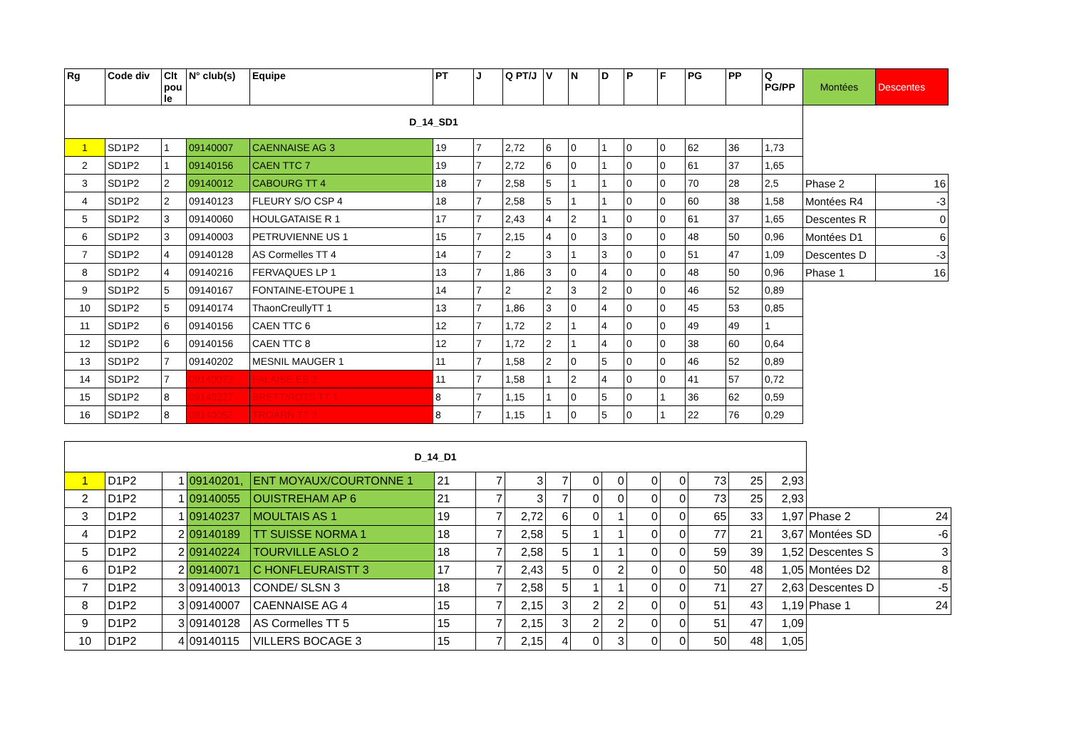| Rg | Code div | Clt pou le | N° club(s) | Equipe | PT | J | Q PT/J | V | N | D | P | F | PG | PP | Q PG/PP | Montées | Descentes |
| --- | --- | --- | --- | --- | --- | --- | --- | --- | --- | --- | --- | --- | --- | --- | --- | --- | --- |
| D_14_SD1 | | | | | | | | | | | | | | | | | |
| 1 | SD1P2 | 1 | 09140007 | CAENNAISE AG 3 | 19 | 7 | 2,72 | 6 | 0 | 1 | 0 | 0 | 62 | 36 | 1,73 | | |
| 2 | SD1P2 | 1 | 09140156 | CAEN TTC 7 | 19 | 7 | 2,72 | 6 | 0 | 1 | 0 | 0 | 61 | 37 | 1,65 | | |
| 3 | SD1P2 | 2 | 09140012 | CABOURG TT 4 | 18 | 7 | 2,58 | 5 | 1 | 1 | 0 | 0 | 70 | 28 | 2,5 | Phase 2 | 16 |
| 4 | SD1P2 | 2 | 09140123 | FLEURY S/O CSP 4 | 18 | 7 | 2,58 | 5 | 1 | 1 | 0 | 0 | 60 | 38 | 1,58 | Montées R4 | -3 |
| 5 | SD1P2 | 3 | 09140060 | HOULGATAISE R 1 | 17 | 7 | 2,43 | 4 | 2 | 1 | 0 | 0 | 61 | 37 | 1,65 | Descentes R | 0 |
| 6 | SD1P2 | 3 | 09140003 | PETRUVIENNE US 1 | 15 | 7 | 2,15 | 4 | 0 | 3 | 0 | 0 | 48 | 50 | 0,96 | Montées D1 | 6 |
| 7 | SD1P2 | 4 | 09140128 | AS Cormelles TT 4 | 14 | 7 | 2 | 3 | 1 | 3 | 0 | 0 | 51 | 47 | 1,09 | Descentes D | -3 |
| 8 | SD1P2 | 4 | 09140216 | FERVAQUES LP 1 | 13 | 7 | 1,86 | 3 | 0 | 4 | 0 | 0 | 48 | 50 | 0,96 | Phase 1 | 16 |
| 9 | SD1P2 | 5 | 09140167 | FONTAINE-ETOUPE 1 | 14 | 7 | 2 | 2 | 3 | 2 | 0 | 0 | 46 | 52 | 0,89 | | |
| 10 | SD1P2 | 5 | 09140174 | ThaonCreullyTT 1 | 13 | 7 | 1,86 | 3 | 0 | 4 | 0 | 0 | 45 | 53 | 0,85 | | |
| 11 | SD1P2 | 6 | 09140156 | CAEN TTC 6 | 12 | 7 | 1,72 | 2 | 1 | 4 | 0 | 0 | 49 | 49 | 1 | | |
| 12 | SD1P2 | 6 | 09140156 | CAEN TTC 8 | 12 | 7 | 1,72 | 2 | 1 | 4 | 0 | 0 | 38 | 60 | 0,64 | | |
| 13 | SD1P2 | 7 | 09140202 | MESNIL MAUGER 1 | 11 | 7 | 1,58 | 2 | 0 | 5 | 0 | 0 | 46 | 52 | 0,89 | | |
| 14 | SD1P2 | 7 | 09140072 | FALAISE ES 2 | 11 | 7 | 1,58 | 1 | 2 | 4 | 0 | 0 | 41 | 57 | 0,72 | | |
| 15 | SD1P2 | 8 | 09140227 | BRETT/ROTS TT 1 | 8 | 7 | 1,15 | 1 | 0 | 5 | 0 | 1 | 36 | 62 | 0,59 | | |
| 16 | SD1P2 | 8 | 09140052 | TROARN TT 3 | 8 | 7 | 1,15 | 1 | 0 | 5 | 0 | 1 | 22 | 76 | 0,29 | | |
| D_14_D1 | | | | | | | | | | | | | | | | | |
| 1 | D1P2 | 1 | 09140201, | ENT MOYAUX/COURTONNE 1 | 21 | 7 | 3 | 7 | 0 | 0 | 0 | 0 | 73 | 25 | 2,93 | | |
| 2 | D1P2 | 1 | 09140055 | OUISTREHAM AP 6 | 21 | 7 | 3 | 7 | 0 | 0 | 0 | 0 | 73 | 25 | 2,93 | | |
| 3 | D1P2 | 1 | 09140237 | MOULTAIS AS 1 | 19 | 7 | 2,72 | 6 | 0 | 1 | 0 | 0 | 65 | 33 | 1,97 | Phase 2 | 24 |
| 4 | D1P2 | 2 | 09140189 | TT SUISSE NORMA 1 | 18 | 7 | 2,58 | 5 | 1 | 1 | 0 | 0 | 77 | 21 | 3,67 | Montées SD | -6 |
| 5 | D1P2 | 2 | 09140224 | TOURVILLE ASLO 2 | 18 | 7 | 2,58 | 5 | 1 | 1 | 0 | 0 | 59 | 39 | 1,52 | Descentes S | 3 |
| 6 | D1P2 | 2 | 09140071 | C HONFLEURAISTT 3 | 17 | 7 | 2,43 | 5 | 0 | 2 | 0 | 0 | 50 | 48 | 1,05 | Montées D2 | 8 |
| 7 | D1P2 | 3 | 09140013 | CONDE/ SLSN 3 | 18 | 7 | 2,58 | 5 | 1 | 1 | 0 | 0 | 71 | 27 | 2,63 | Descentes D | -5 |
| 8 | D1P2 | 3 | 09140007 | CAENNAISE AG 4 | 15 | 7 | 2,15 | 3 | 2 | 2 | 0 | 0 | 51 | 43 | 1,19 | Phase 1 | 24 |
| 9 | D1P2 | 3 | 09140128 | AS Cormelles TT 5 | 15 | 7 | 2,15 | 3 | 2 | 2 | 0 | 0 | 51 | 47 | 1,09 | | |
| 10 | D1P2 | 4 | 09140115 | VILLERS BOCAGE 3 | 15 | 7 | 2,15 | 4 | 0 | 3 | 0 | 0 | 50 | 48 | 1,05 | | |